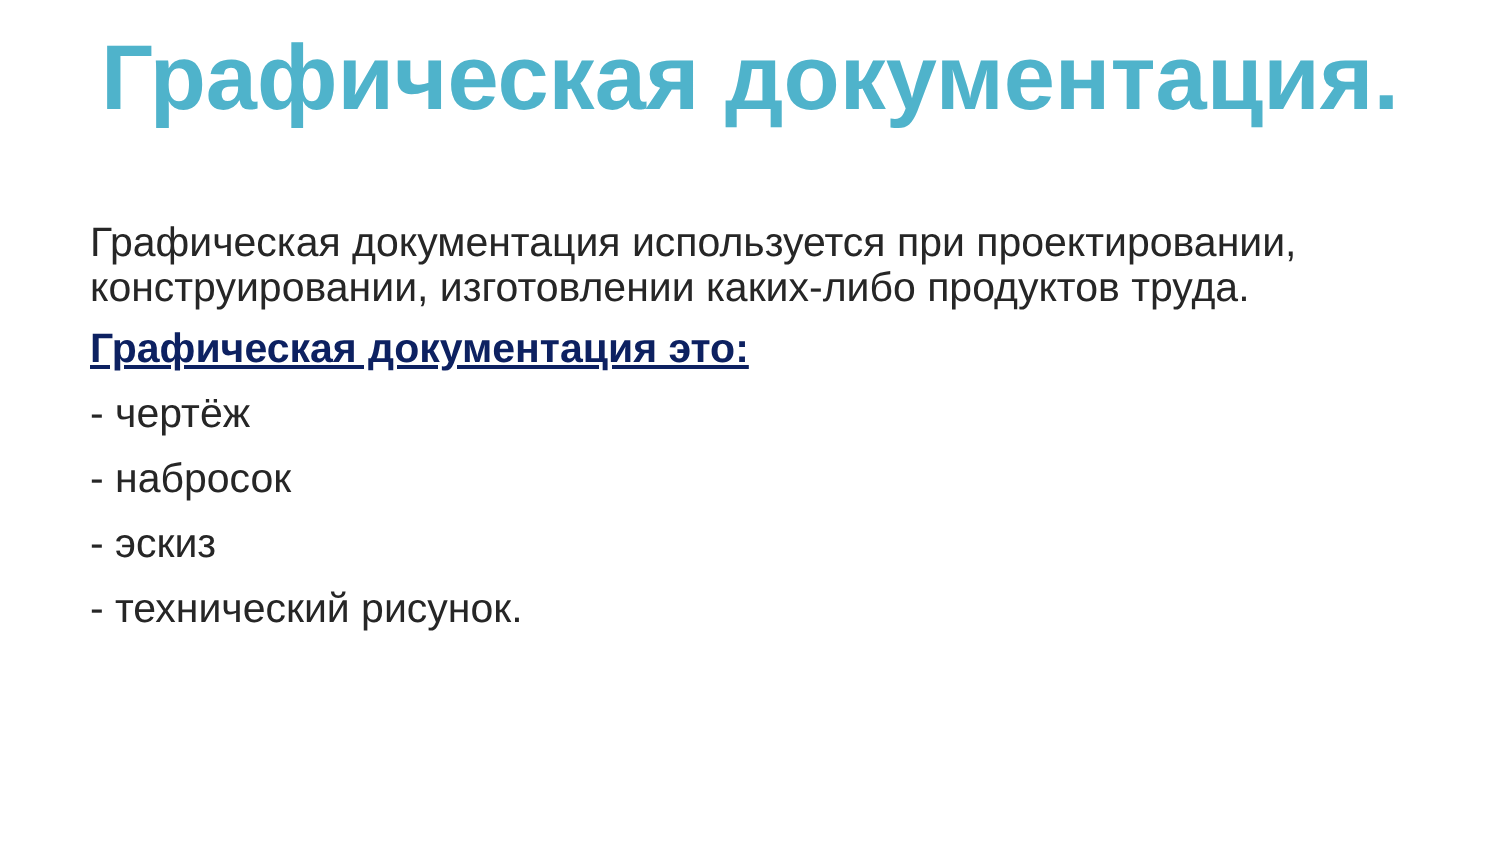Графическая документация.
Графическая документация используется при проектировании, конструировании, изготовлении каких-либо продуктов труда.
Графическая документация это:
- чертёж
- набросок
- эскиз
- технический рисунок.